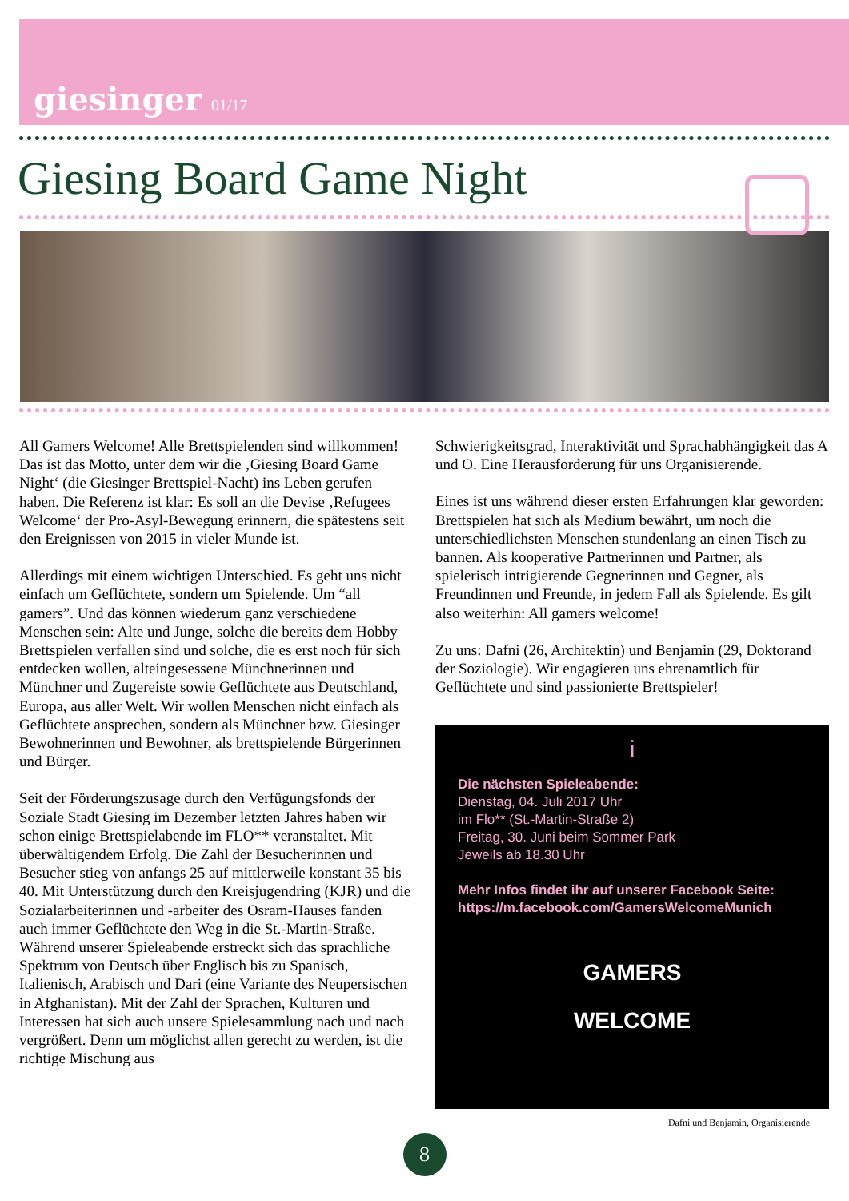giesinger 01/17
Giesing Board Game Night
All Gamers Welcome! Alle Brettspielenden sind willkommen! Das ist das Motto, unter dem wir die ‚Giesing Board Game Night‘ (die Giesinger Brettspiel-Nacht) ins Leben gerufen haben. Die Referenz ist klar: Es soll an die Devise ‚Refugees Welcome‘ der Pro-Asyl-Bewegung erinnern, die spätestens seit den Ereignissen von 2015 in vieler Munde ist.
Allerdings mit einem wichtigen Unterschied. Es geht uns nicht einfach um Geflüchtete, sondern um Spielende. Um “all gamers”. Und das können wiederum ganz verschiedene Menschen sein: Alte und Junge, solche die bereits dem Hobby Brettspielen verfallen sind und solche, die es erst noch für sich entdecken wollen, alteingesessene Münchnerinnen und Münchner und Zugereiste sowie Geflüchtete aus Deutschland, Europa, aus aller Welt. Wir wollen Menschen nicht einfach als Geflüchtete ansprechen, sondern als Münchner bzw. Giesinger Bewohnerinnen und Bewohner, als brettspielende Bürgerinnen und Bürger.
Seit der Förderungszusage durch den Verfügungsfonds der Soziale Stadt Giesing im Dezember letzten Jahres haben wir schon einige Brettspielabende im FLO** veranstaltet. Mit überwältigendem Erfolg. Die Zahl der Besucherinnen und Besucher stieg von anfangs 25 auf mittlerweile konstant 35 bis 40. Mit Unterstützung durch den Kreisjugendring (KJR) und die Sozialarbeiterinnen und -arbeiter des Osram-Hauses fanden auch immer Geflüchtete den Weg in die St.-Martin-Straße. Während unserer Spieleabende erstreckt sich das sprachliche Spektrum von Deutsch über Englisch bis zu Spanisch, Italienisch, Arabisch und Dari (eine Variante des Neupersischen in Afghanistan). Mit der Zahl der Sprachen, Kulturen und Interessen hat sich auch unsere Spielesammlung nach und nach vergrößert. Denn um möglichst allen gerecht zu werden, ist die richtige Mischung aus
Schwierigkeitsgrad, Interaktivität und Sprachabhängigkeit das A und O. Eine Herausforderung für uns Organisierende.
Eines ist uns während dieser ersten Erfahrungen klar geworden: Brettspielen hat sich als Medium bewährt, um noch die unterschiedlichsten Menschen stundenlang an einen Tisch zu bannen. Als kooperative Partnerinnen und Partner, als spielerisch intrigierende Gegnerinnen und Gegner, als Freundinnen und Freunde, in jedem Fall als Spielende. Es gilt also weiterhin: All gamers welcome!
Zu uns: Dafni (26, Architektin) und Benjamin (29, Doktorand der Soziologie). Wir engagieren uns ehrenamtlich für Geflüchtete und sind passionierte Brettspieler!
i
Die nächsten Spieleabende:
Dienstag, 04. Juli 2017 Uhr
im Flo** (St.-Martin-Straße 2)
Freitag, 30. Juni beim Sommer Park
Jeweils ab 18.30 Uhr
Mehr Infos findet ihr auf unserer Facebook Seite:
https://m.facebook.com/GamersWelcomeMunich
GAMERS
WELCOME
Dafni und Benjamin, Organisierende
8